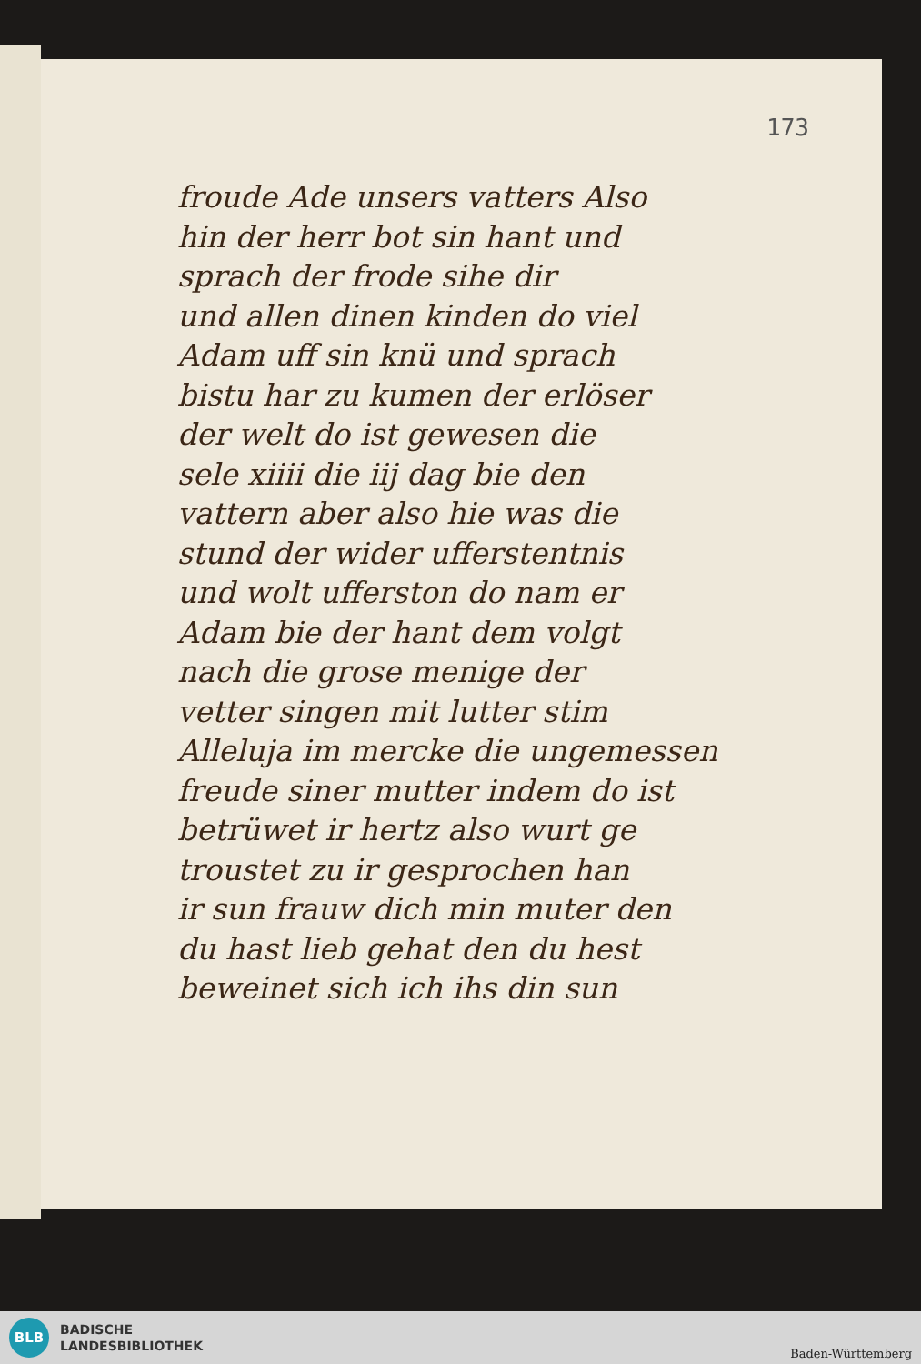173
froude Ade unsers vatters Also
hin der herr bot sin hant und
sprach der frode sihe dir
und allen dinen kinden do viel
Adam uff sin knü und sprach
bistu har zu kumen der erlöser
der welt do ist gewesen die
sele xiiii die iij dag bie den
vattern aber also hie was die
stund der wider ufferstentnis
und wolt ufferston do nam er
Adam bie der hant dem volgt
nach die grose menige der
vetter singen mit lutter stim
Alleluja im mercke die ungemessen
freude siner mutter indem do ist
betrüwet ir hertz also wurt ge
troustet zu ir gesprochen han
ir sun frauw dich min muter den
du hast lieb gehat den du hest
beweinet sich ich ihs din sun
BLB
BADISCHE
LANDESBIBLIOTHEK
Baden-Württemberg